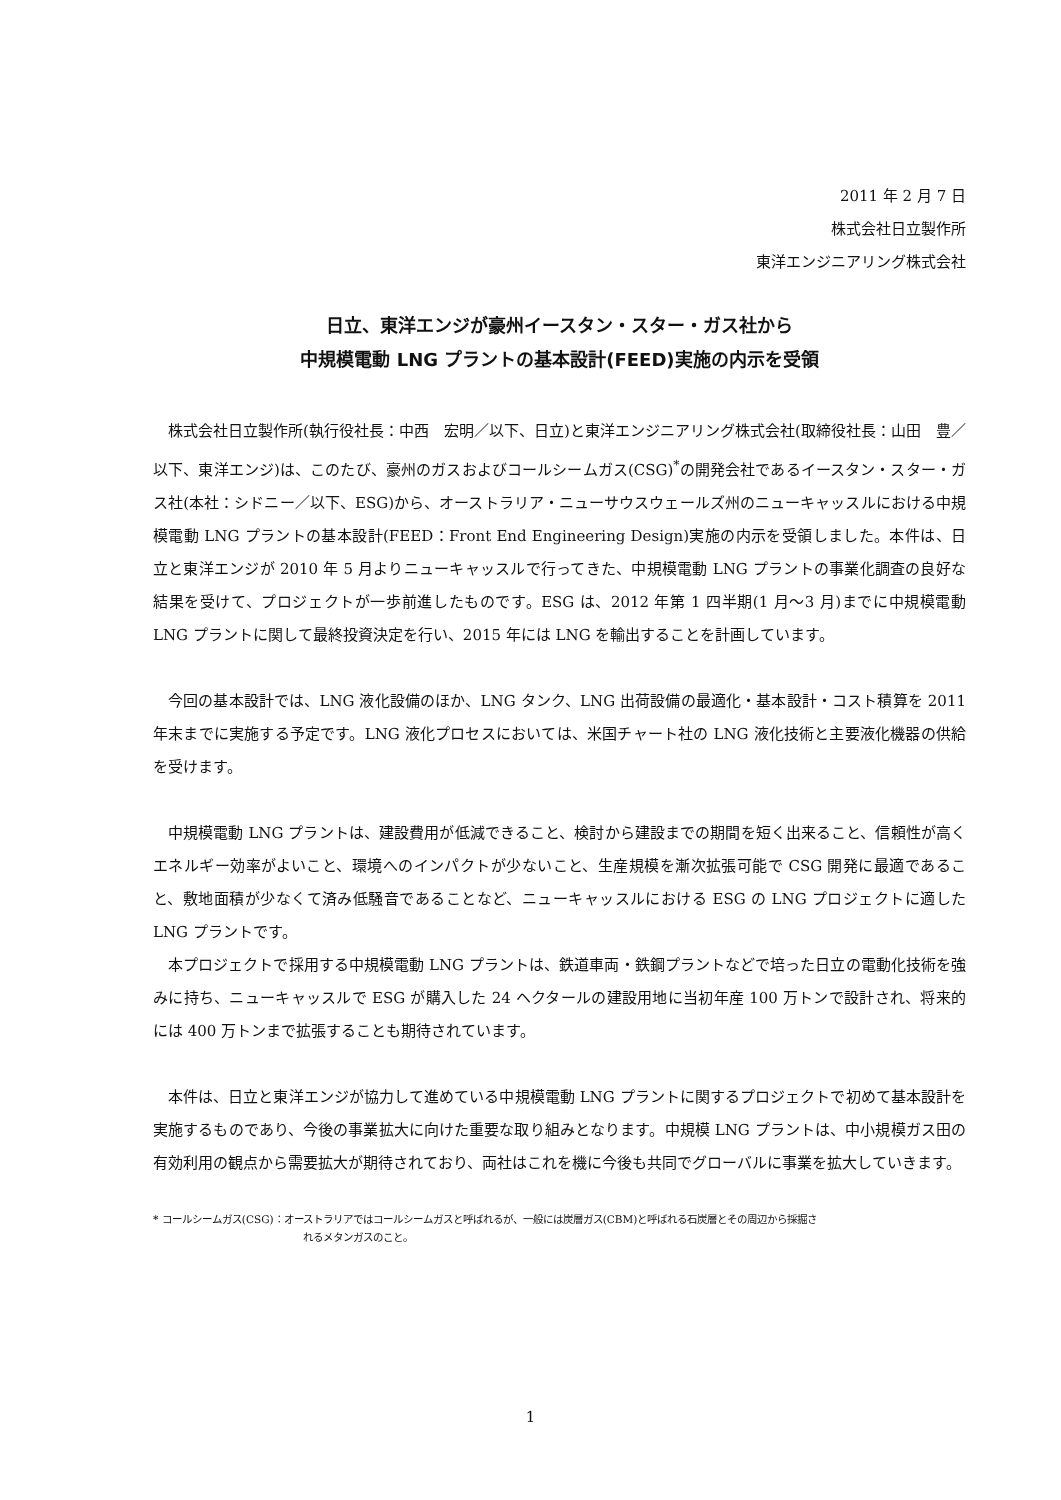2011 年 2 月 7 日
株式会社日立製作所
東洋エンジニアリング株式会社
日立、東洋エンジが豪州イースタン・スター・ガス社から
中規模電動 LNG プラントの基本設計(FEED)実施の内示を受領
株式会社日立製作所(執行役社長：中西　宏明／以下、日立)と東洋エンジニアリング株式会社(取締役社長：山田　豊／以下、東洋エンジ)は、このたび、豪州のガスおよびコールシームガス(CSG)<sup>*</sup>の開発会社であるイースタン・スター・ガス社(本社：シドニー／以下、ESG)から、オーストラリア・ニューサウスウェールズ州のニューキャッスルにおける中規模電動 LNG プラントの基本設計(FEED：Front End Engineering Design)実施の内示を受領しました。本件は、日立と東洋エンジが 2010 年 5 月よりニューキャッスルで行ってきた、中規模電動 LNG プラントの事業化調査の良好な結果を受けて、プロジェクトが一歩前進したものです。ESG は、2012 年第 1 四半期(1 月～3 月)までに中規模電動 LNG プラントに関して最終投資決定を行い、2015 年には LNG を輸出することを計画しています。
今回の基本設計では、LNG 液化設備のほか、LNG タンク、LNG 出荷設備の最適化・基本設計・コスト積算を 2011 年末までに実施する予定です。LNG 液化プロセスにおいては、米国チャート社の LNG 液化技術と主要液化機器の供給を受けます。
中規模電動 LNG プラントは、建設費用が低減できること、検討から建設までの期間を短く出来ること、信頼性が高くエネルギー効率がよいこと、環境へのインパクトが少ないこと、生産規模を漸次拡張可能で CSG 開発に最適であること、敷地面積が少なくて済み低騒音であることなど、ニューキャッスルにおける ESG の LNG プロジェクトに適した LNG プラントです。
本プロジェクトで採用する中規模電動 LNG プラントは、鉄道車両・鉄鋼プラントなどで培った日立の電動化技術を強みに持ち、ニューキャッスルで ESG が購入した 24 ヘクタールの建設用地に当初年産 100 万トンで設計され、将来的には 400 万トンまで拡張することも期待されています。
本件は、日立と東洋エンジが協力して進めている中規模電動 LNG プラントに関するプロジェクトで初めて基本設計を実施するものであり、今後の事業拡大に向けた重要な取り組みとなります。中規模 LNG プラントは、中小規模ガス田の有効利用の観点から需要拡大が期待されており、両社はこれを機に今後も共同でグローバルに事業を拡大していきます。
* コールシームガス(CSG)：オーストラリアではコールシームガスと呼ばれるが、一般には炭層ガス(CBM)と呼ばれる石炭層とその周辺から採掘さ
れるメタンガスのこと。
1